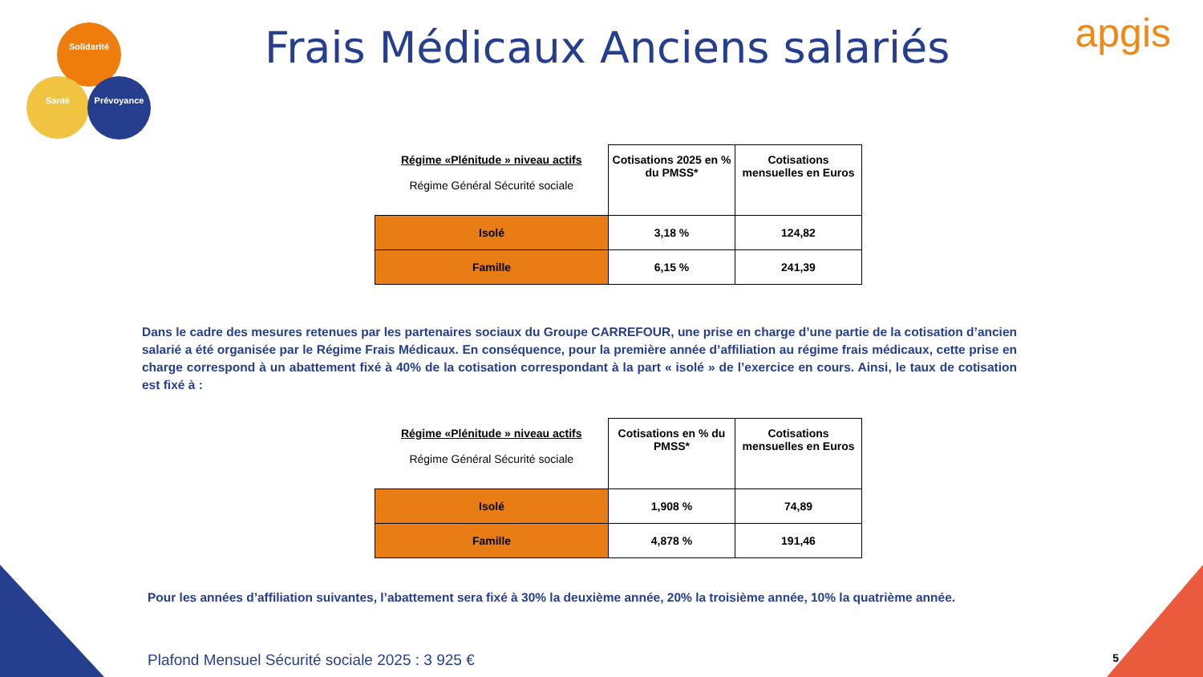Solidarité
Santé Prévoyance
Frais Médicaux Anciens salariés
apgis
| Régime «Plénitude » niveau actifs Régime Général Sécurité sociale | Cotisations 2025 en % du PMSS* | Cotisations mensuelles en Euros |
| Isolé | 3,18 % | 124,82 |
| Famille | 6,15 % | 241,39 |
Dans le cadre des mesures retenues par les partenaires sociaux du Groupe CARREFOUR, une prise en charge d’une partie de la cotisation d’ancien salarié a été organisée par le Régime Frais Médicaux. En conséquence, pour la première année d’affiliation au régime frais médicaux, cette prise en charge correspond à un abattement fixé à 40% de la cotisation correspondant à la part « isolé » de l’exercice en cours. Ainsi, le taux de cotisation est fixé à :
| Régime «Plénitude » niveau actifs Régime Général Sécurité sociale | Cotisations en % du PMSS* | Cotisations mensuelles en Euros |
| Isolé | 1,908 % | 74,89 |
| Famille | 4,878 % | 191,46 |
Pour les années d’affiliation suivantes, l’abattement sera fixé à 30% la deuxième année, 20% la troisième année, 10% la quatrième année.
Plafond Mensuel Sécurité sociale 2025 : 3 925 € 5